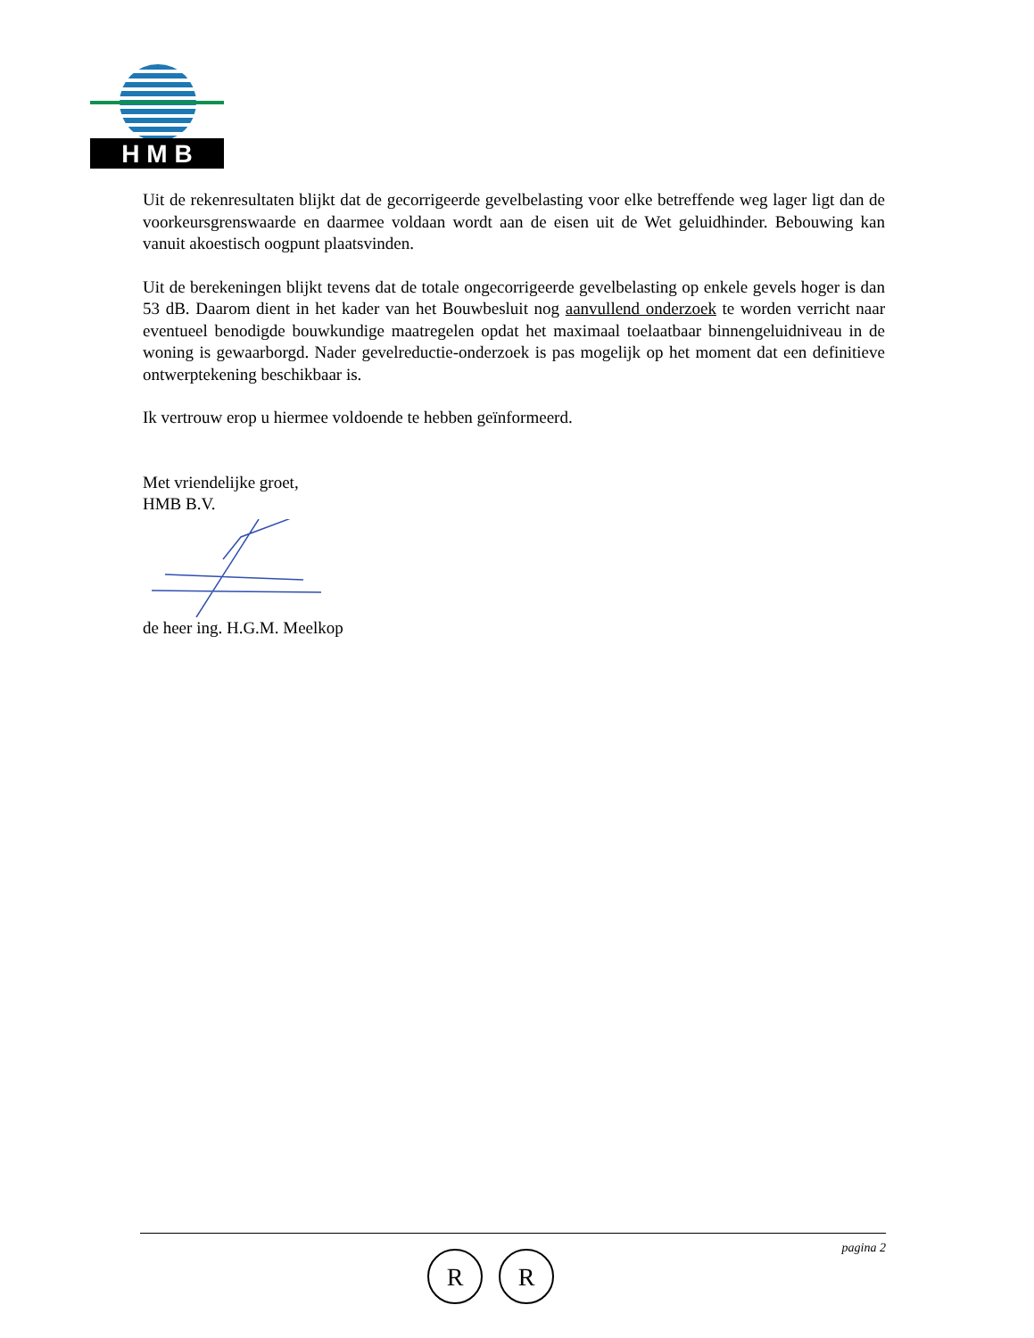H M B
Uit de rekenresultaten blijkt dat de gecorrigeerde gevelbelasting voor elke betreffende weg lager ligt dan de voorkeursgrenswaarde en daarmee voldaan wordt aan de eisen uit de Wet geluidhinder. Bebouwing kan vanuit akoestisch oogpunt plaatsvinden.
Uit de berekeningen blijkt tevens dat de totale ongecorrigeerde gevelbelasting op enkele gevels hoger is dan 53 dB. Daarom dient in het kader van het Bouwbesluit nog aanvullend onderzoek te worden verricht naar eventueel benodigde bouwkundige maatregelen opdat het maximaal toelaatbaar binnengeluidniveau in de woning is gewaarborgd. Nader gevelreductie-onderzoek is pas mogelijk op het moment dat een definitieve ontwerptekening beschikbaar is.
Ik vertrouw erop u hiermee voldoende te hebben geïnformeerd.
Met vriendelijke groet,
HMB B.V.
de heer ing. H.G.M. Meelkop
pagina 2
R
R